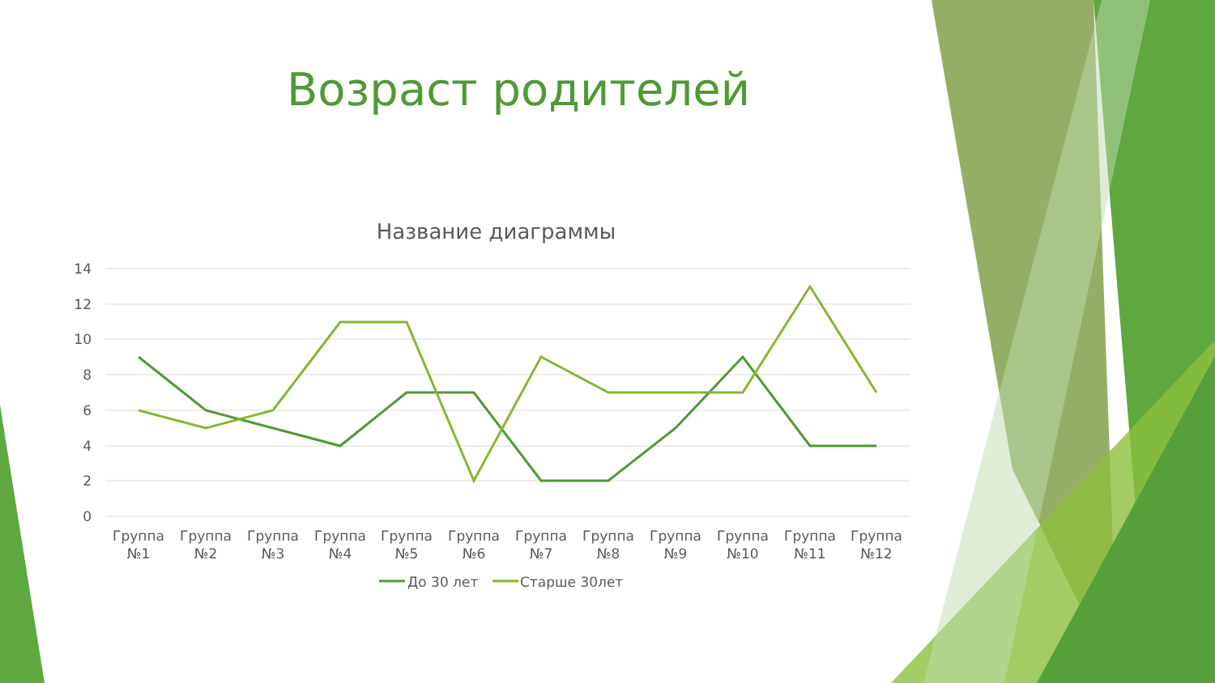Возраст родителей
Название диаграммы
14
12
10
8
6
4
2
0
Группа
№1
Группа
№2
Группа
№3
Группа
№4
Группа
№5
Группа
№6
Группа
№7
Группа
№8
Группа
№9
Группа
№10
Группа
№11
Группа
№12
До 30 лет
Старше 30лет